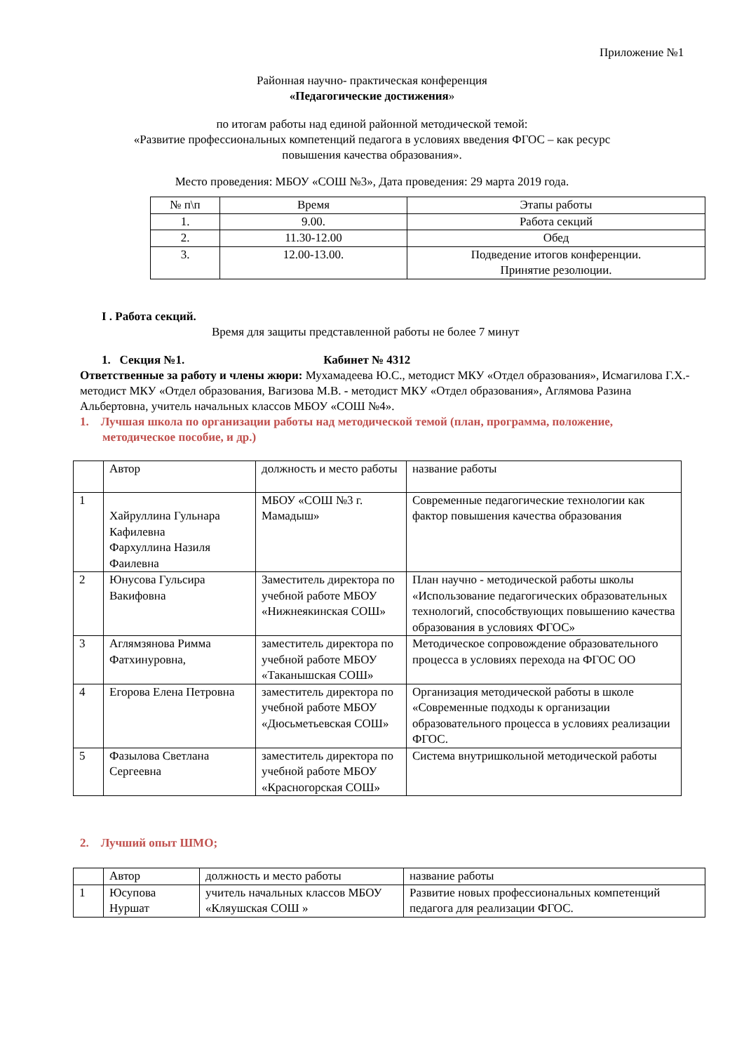Приложение №1
Районная научно- практическая конференция
«Педагогические достижения»
по итогам работы над единой районной методической темой:
«Развитие профессиональных компетенций педагога в условиях введения ФГОС – как ресурс
повышения качества образования».
Место проведения: МБОУ «СОШ №3», Дата проведения: 29 марта 2019 года.
| № п\п | Время | Этапы работы |
| 1. | 9.00. | Работа секций |
| 2. | 11.30-12.00 | Обед |
| 3. | 12.00-13.00. | Подведение итогов конференции. Принятие резолюции. |
I . Работа секций.
Время для защиты представленной работы не более 7 минут
1. Секция №1. Кабинет № 4312
Ответственные за работу и члены жюри: Мухамадеева Ю.С., методист МКУ «Отдел образования», Исмагилова Г.Х.- методист МКУ «Отдел образования, Вагизова М.В. - методист МКУ «Отдел образования», Аглямова Разина Альбертовна, учитель начальных классов МБОУ «СОШ №4».
1. Лучшая школа по организации работы над методической темой (план, программа, положение, методическое пособие, и др.)
| | Автор | должность и место работы | название работы |
| 1 | Хайруллина Гульнара Кафилевна Фархуллина Назиля Фаилевна | МБОУ «СОШ №3 г. Мамадыш» | Современные педагогические технологии как фактор повышения качества образования |
| 2 | Юнусова Гульсира Вакифовна | Заместитель директора по учебной работе МБОУ «Нижнеякинская СОШ» | План научно - методической работы школы «Использование педагогических образовательных технологий, способствующих повышению качества образования в условиях ФГОС» |
| 3 | Аглямзянова Римма Фатхинуровна, | заместитель директора по учебной работе МБОУ «Таканышская СОШ» | Методическое сопровождение образовательного процесса в условиях перехода на ФГОС ОО |
| 4 | Егорова Елена Петровна | заместитель директора по учебной работе МБОУ «Дюсьметьевская СОШ» | Организация методической работы в школе «Современные подходы к организации образовательного процесса в условиях реализации ФГОС. |
| 5 | Фазылова Светлана Сергеевна | заместитель директора по учебной работе МБОУ «Красногорская СОШ» | Система внутришкольной методической работы |
2. Лучший опыт ШМО;
| | Автор | должность и место работы | название работы |
| 1 | Юсупова Нуршат | учитель начальных классов МБОУ «Кляушская СОШ » | Развитие новых профессиональных компетенций педагога для реализации ФГОС. |